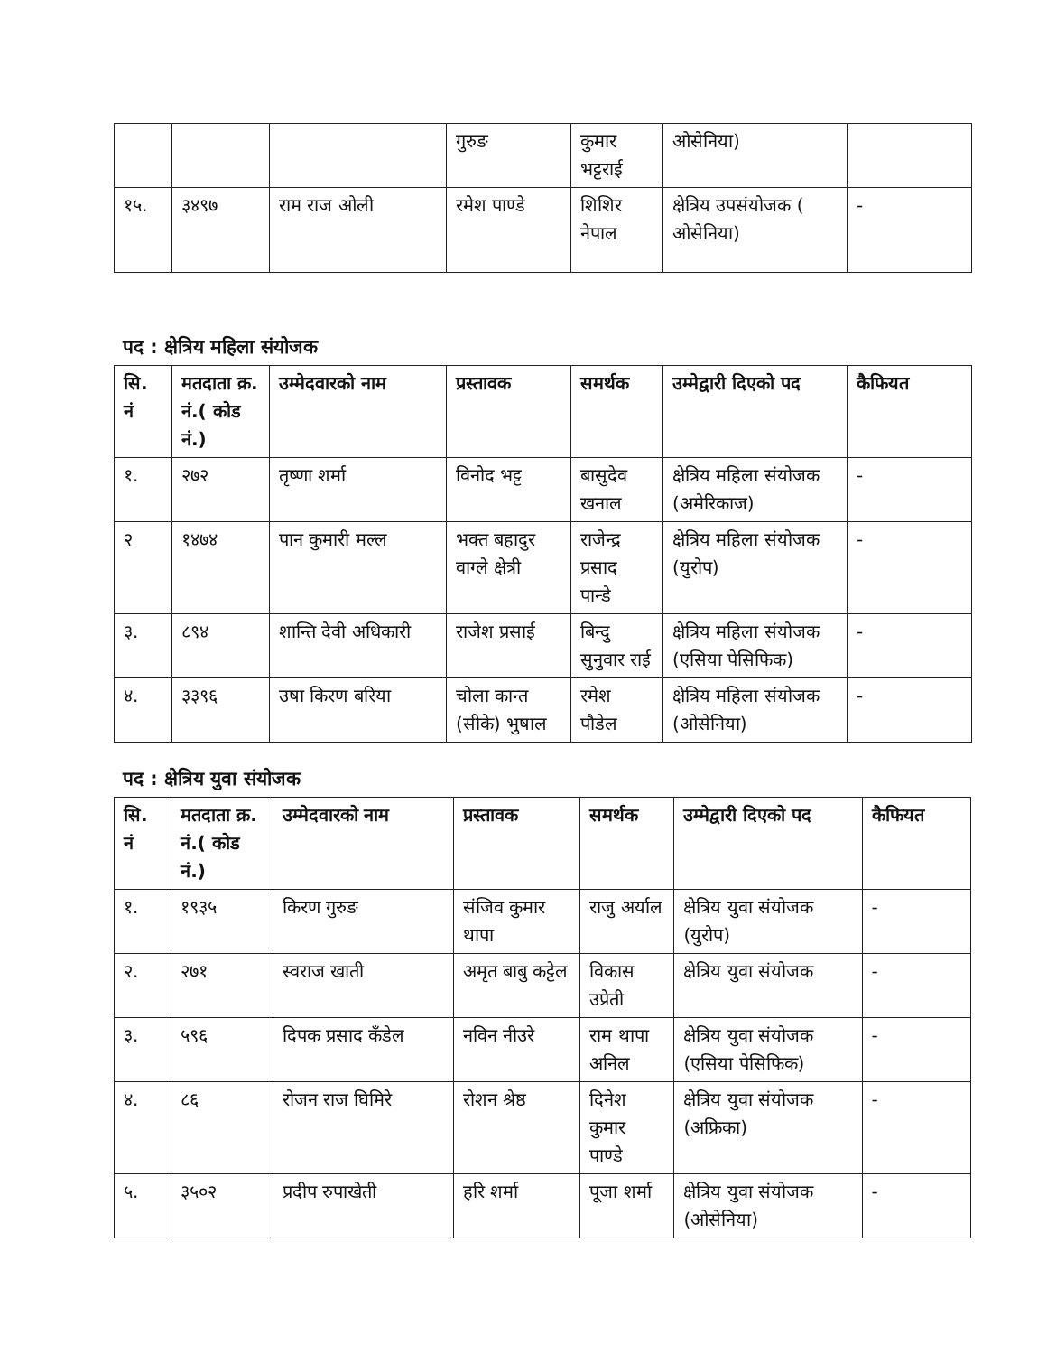| | | | गुरुङ | कुमार भट्टराई | ओसेनिया) | |
| १५. | ३४९७ | राम राज ओली | रमेश पाण्डे | शिशिर नेपाल | क्षेत्रिय उपसंयोजक ( ओसेनिया) | - |
पद : क्षेत्रिय महिला संयोजक
| सि. नं | मतदाता क्र. नं.( कोड नं.) | उम्मेदवारको नाम | प्रस्तावक | समर्थक | उम्मेद्वारी दिएको पद | कैफियत |
| --- | --- | --- | --- | --- | --- | --- |
| १. | २७२ | तृष्णा शर्मा | विनोद भट्ट | बासुदेव खनाल | क्षेत्रिय महिला संयोजक (अमेरिकाज) | - |
| २ | १४७४ | पान कुमारी मल्ल | भक्त बहादुर वाग्ले क्षेत्री | राजेन्द्र प्रसाद पान्डे | क्षेत्रिय महिला संयोजक (युरोप) | - |
| ३. | ८९४ | शान्ति देवी अधिकारी | राजेश प्रसाई | बिन्दु सुनुवार राई | क्षेत्रिय महिला संयोजक (एसिया पेसिफिक) | - |
| ४. | ३३९६ | उषा किरण बरिया | चोला कान्त (सीके) भुषाल | रमेश पौडेल | क्षेत्रिय महिला संयोजक (ओसेनिया) | - |
पद : क्षेत्रिय युवा संयोजक
| सि. नं | मतदाता क्र. नं.( कोड नं.) | उम्मेदवारको नाम | प्रस्तावक | समर्थक | उम्मेद्वारी दिएको पद | कैफियत |
| --- | --- | --- | --- | --- | --- | --- |
| १. | १९३५ | किरण गुरुङ | संजिव कुमार थापा | राजु अर्याल | क्षेत्रिय युवा संयोजक (युरोप) | - |
| २. | २७१ | स्वराज खाती | अमृत बाबु कट्टेल | विकास उप्रेती | क्षेत्रिय युवा संयोजक | - |
| ३. | ५९६ | दिपक प्रसाद कँडेल | नविन नीउरे | राम थापा अनिल | क्षेत्रिय युवा संयोजक (एसिया पेसिफिक) | - |
| ४. | ८६ | रोजन राज घिमिरे | रोशन श्रेष्ठ | दिनेश कुमार पाण्डे | क्षेत्रिय युवा संयोजक (अफ्रिका) | - |
| ५. | ३५०२ | प्रदीप रुपाखेती | हरि शर्मा | पूजा शर्मा | क्षेत्रिय युवा संयोजक (ओसेनिया) | - |